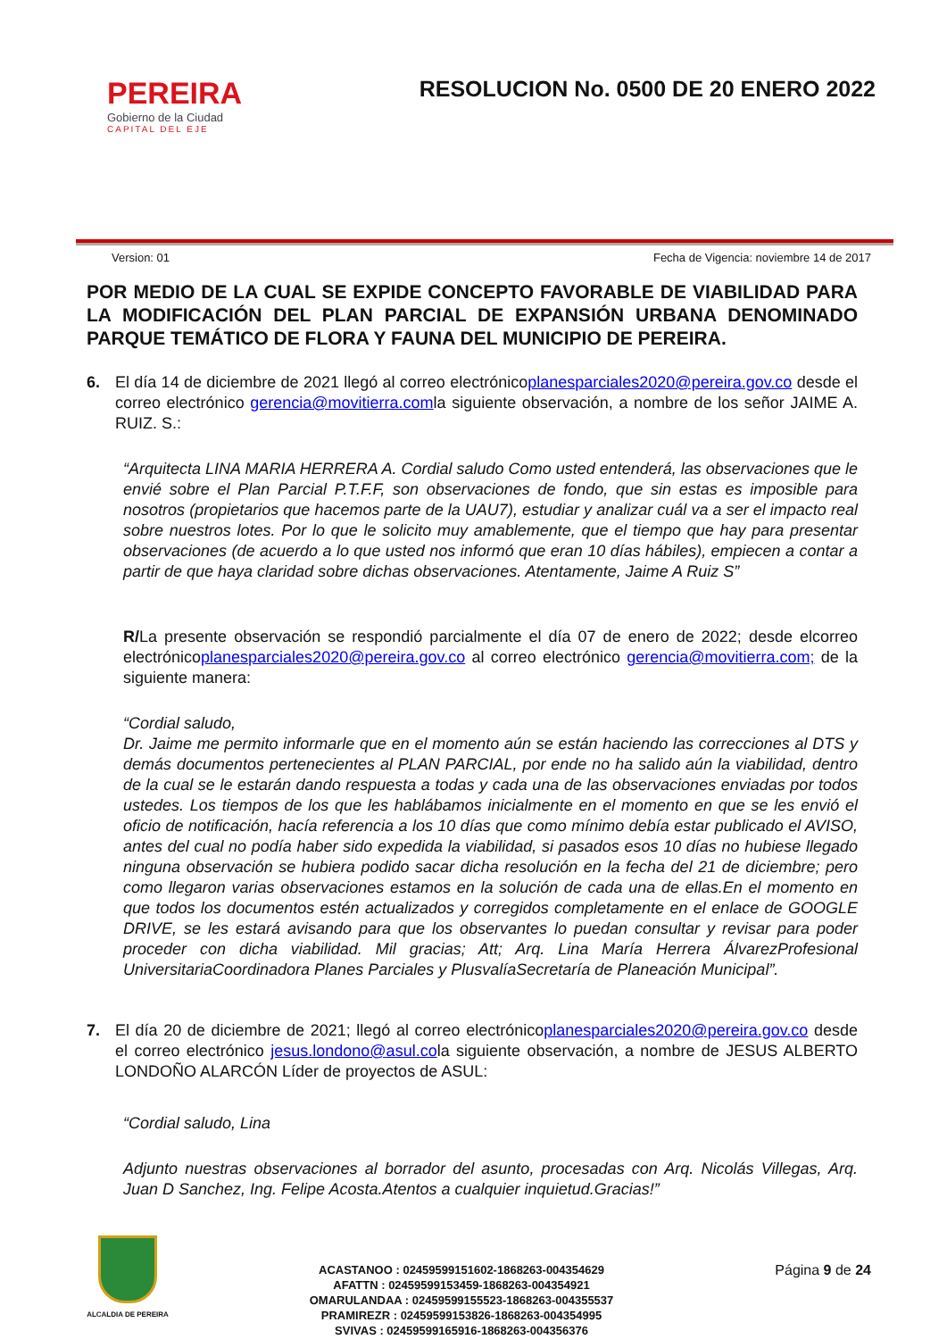PEREIRA
Gobierno de la Ciudad
CAPITAL DEL EJE
RESOLUCION No. 0500 DE 20 ENERO 2022
Version: 01 Fecha de Vigencia: noviembre 14 de 2017
POR MEDIO DE LA CUAL SE EXPIDE CONCEPTO FAVORABLE DE VIABILIDAD PARA LA MODIFICACIÓN DEL PLAN PARCIAL DE EXPANSIÓN URBANA DENOMINADO PARQUE TEMÁTICO DE FLORA Y FAUNA DEL MUNICIPIO DE PEREIRA.
6. El día 14 de diciembre de 2021 llegó al correo electrónicoplanesparciales2020@pereira.gov.co desde el correo electrónico gerencia@movitierra.comla siguiente observación, a nombre de los señor JAIME A. RUIZ. S.:
“Arquitecta LINA MARIA HERRERA A. Cordial saludo Como usted entenderá, las observaciones que le envié sobre el Plan Parcial P.T.F.F, son observaciones de fondo, que sin estas es imposible para nosotros (propietarios que hacemos parte de la UAU7), estudiar y analizar cuál va a ser el impacto real sobre nuestros lotes. Por lo que le solicito muy amablemente, que el tiempo que hay para presentar observaciones (de acuerdo a lo que usted nos informó que eran 10 días hábiles), empiecen a contar a partir de que haya claridad sobre dichas observaciones. Atentamente, Jaime A Ruiz S”
R/La presente observación se respondió parcialmente el día 07 de enero de 2022; desde elcorreo electrónicoplanesparciales2020@pereira.gov.co al correo electrónico gerencia@movitierra.com; de la siguiente manera:
“Cordial saludo,
Dr. Jaime me permito informarle que en el momento aún se están haciendo las correcciones al DTS y demás documentos pertenecientes al PLAN PARCIAL, por ende no ha salido aún la viabilidad, dentro de la cual se le estarán dando respuesta a todas y cada una de las observaciones enviadas por todos ustedes. Los tiempos de los que les hablábamos inicialmente en el momento en que se les envió el oficio de notificación, hacía referencia a los 10 días que como mínimo debía estar publicado el AVISO, antes del cual no podía haber sido expedida la viabilidad, si pasados esos 10 días no hubiese llegado ninguna observación se hubiera podido sacar dicha resolución en la fecha del 21 de diciembre; pero como llegaron varias observaciones estamos en la solución de cada una de ellas.En el momento en que todos los documentos estén actualizados y corregidos completamente en el enlace de GOOGLE DRIVE, se les estará avisando para que los observantes lo puedan consultar y revisar para poder proceder con dicha viabilidad. Mil gracias; Att; Arq. Lina María Herrera ÁlvarezProfesional UniversitariaCoordinadora Planes Parciales y PlusvalíaSecretaría de Planeación Municipal”.
7. El día 20 de diciembre de 2021; llegó al correo electrónicoplanesparciales2020@pereira.gov.co desde el correo electrónico jesus.londono@asul.cola siguiente observación, a nombre de JESUS ALBERTO LONDOÑO ALARCÓN Líder de proyectos de ASUL:
“Cordial saludo, Lina
Adjunto nuestras observaciones al borrador del asunto, procesadas con Arq. Nicolás Villegas, Arq. Juan D Sanchez, Ing. Felipe Acosta.Atentos a cualquier inquietud.Gracias!”
ALCALDIA DE PEREIRA
ACASTANOO : 02459599151602-1868263-004354629
AFATTN : 02459599153459-1868263-004354921
OMARULANDAA : 02459599155523-1868263-004355537
PRAMIREZR : 02459599153826-1868263-004354995
SVIVAS : 02459599165916-1868263-004356376
Página 9 de 24